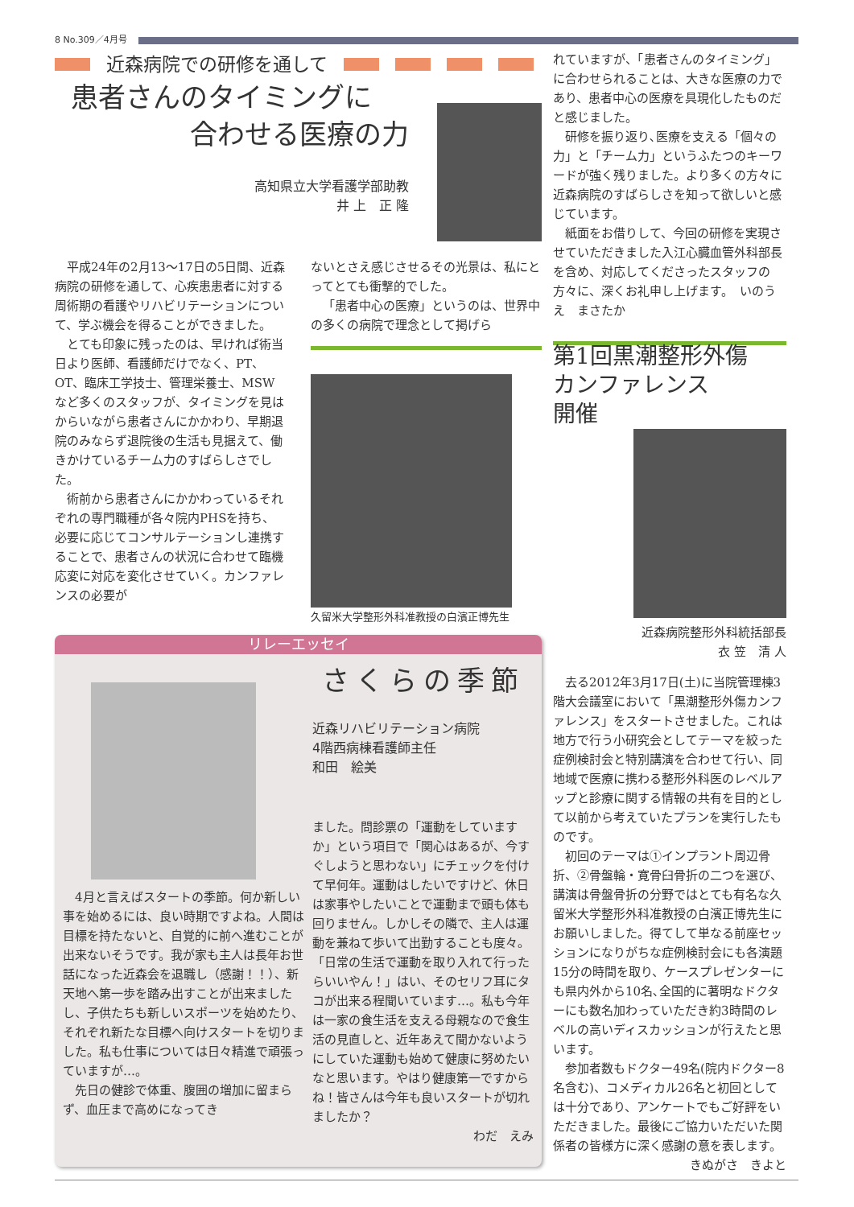8 No.309／4月号
近森病院での研修を通して
患者さんのタイミングに
合わせる医療の力
高知県立大学看護学部助教
井 上　正 隆
平成24年の2月13～17日の5日間、近森病院の研修を通して、心疾患患者に対する周術期の看護やリハビリテーションについて、学ぶ機会を得ることができました。
とても印象に残ったのは、早ければ術当日より医師、看護師だけでなく、PT、OT、臨床工学技士、管理栄養士、MSWなど多くのスタッフが、タイミングを見はからいながら患者さんにかかわり、早期退院のみならず退院後の生活も見据えて、働きかけているチーム力のすばらしさでした。
術前から患者さんにかかわっているそれぞれの専門職種が各々院内PHSを持ち、必要に応じてコンサルテーションし連携することで、患者さんの状況に合わせて臨機応変に対応を変化させていく。カンファレンスの必要が
ないとさえ感じさせるその光景は、私にとってとても衝撃的でした。
「患者中心の医療」というのは、世界中の多くの病院で理念として掲げら
久留米大学整形外科准教授の白濱正博先生
リレーエッセイ
4月と言えばスタートの季節。何か新しい事を始めるには、良い時期ですよね。人間は目標を持たないと、自覚的に前へ進むことが出来ないそうです。我が家も主人は長年お世話になった近森会を退職し（感謝！！）、新天地へ第一歩を踏み出すことが出来ましたし、子供たちも新しいスポーツを始めたり、それぞれ新たな目標へ向けスタートを切りました。私も仕事については日々精進で頑張っていますが…。
先日の健診で体重、腹囲の増加に留まらず、血圧まで高めになってき
さくらの季節
近森リハビリテーション病院
4階西病棟看護師主任
和田　絵美
ました。問診票の「運動をしていますか」という項目で「関心はあるが、今すぐしようと思わない」にチェックを付けて早何年。運動はしたいですけど、休日は家事やしたいことで運動まで頭も体も回りません。しかしその隣で、主人は運動を兼ねて歩いて出勤することも度々。「日常の生活で運動を取り入れて行ったらいいやん！」はい、そのセリフ耳にタコが出来る程聞いています…。私も今年は一家の食生活を支える母親なので食生活の見直しと、近年あえて聞かないようにしていた運動も始めて健康に努めたいなと思います。やはり健康第一ですからね！皆さんは今年も良いスタートが切れましたか？
わだ　えみ
れていますが、「患者さんのタイミング」に合わせられることは、大きな医療の力であり、患者中心の医療を具現化したものだと感じました。
研修を振り返り､医療を支える「個々の力」と「チーム力」というふたつのキーワードが強く残りました。より多くの方々に近森病院のすばらしさを知って欲しいと感じています。
紙面をお借りして、今回の研修を実現させていただきました入江心臓血管外科部長を含め、対応してくださったスタッフの方々に、深くお礼申し上げます。　いのうえ　まさたか
第1回黒潮整形外傷
カンファレンス
開催
近森病院整形外科統括部長
衣 笠　清 人
去る2012年3月17日(土)に当院管理棟3階大会議室において「黒潮整形外傷カンファレンス」をスタートさせました。これは地方で行う小研究会としてテーマを絞った症例検討会と特別講演を合わせて行い、同地域で医療に携わる整形外科医のレベルアップと診療に関する情報の共有を目的として以前から考えていたプランを実行したものです。
初回のテーマは①インプラント周辺骨折、②骨盤輪・寛骨臼骨折の二つを選び、講演は骨盤骨折の分野ではとても有名な久留米大学整形外科准教授の白濱正博先生にお願いしました。得てして単なる前座セッションになりがちな症例検討会にも各演題15分の時間を取り、ケースプレゼンターにも県内外から10名､全国的に著明なドクターにも数名加わっていただき約3時間のレベルの高いディスカッションが行えたと思います。
参加者数もドクター49名(院内ドクター8名含む)、コメディカル26名と初回としては十分であり、アンケートでもご好評をいただきました。最後にご協力いただいた関係者の皆様方に深く感謝の意を表します。
きぬがさ　きよと